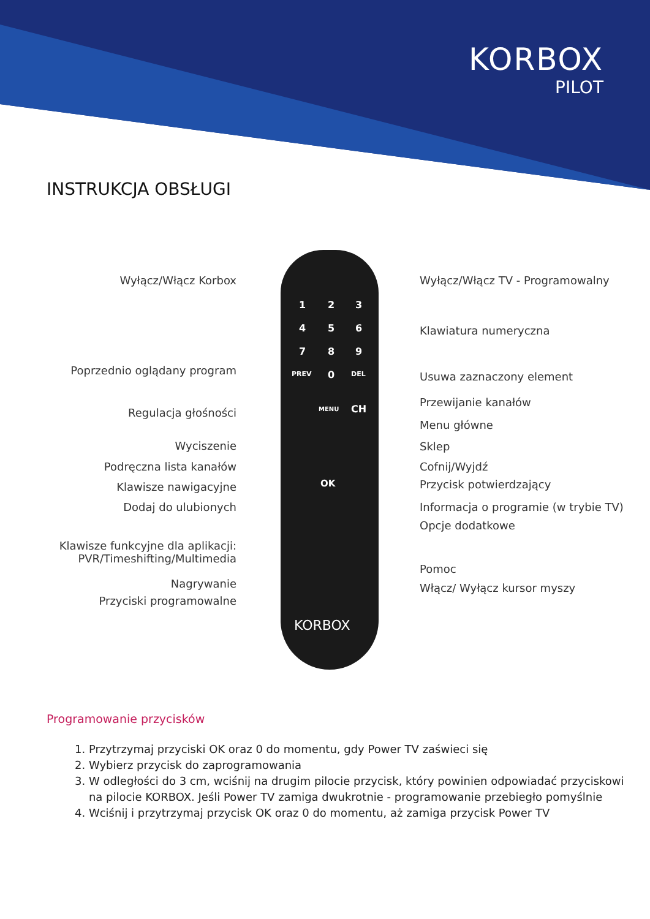KORBOX
PILOT
INSTRUKCJA OBSŁUGI
1 2 3
4 5 6
7 8 9
PREV 0 DEL
MENU CH
OK
KORBOX
Wyłącz/Włącz Korbox
Poprzednio oglądany program
Regulacja głośności
Wyciszenie
Podręczna lista kanałów
Klawisze nawigacyjne
Dodaj do ulubionych
Klawisze funkcyjne dla aplikacji:
PVR/Timeshifting/Multimedia
Nagrywanie
Przyciski programowalne
Wyłącz/Włącz TV - Programowalny
Klawiatura numeryczna
Usuwa zaznaczony element
Przewijanie kanałów
Menu główne
Sklep
Cofnij/Wyjdź
Przycisk potwierdzający
Informacja o programie (w trybie TV)
Opcje dodatkowe
Pomoc
Włącz/ Wyłącz kursor myszy
Programowanie przycisków
1. Przytrzymaj przyciski OK oraz 0 do momentu, gdy Power TV zaświeci się
2. Wybierz przycisk do zaprogramowania
3. W odległości do 3 cm, wciśnij na drugim pilocie przycisk, który powinien odpowiadać przyciskowi
na pilocie KORBOX. Jeśli Power TV zamiga dwukrotnie - programowanie przebiegło pomyślnie
4. Wciśnij i przytrzymaj przycisk OK oraz 0 do momentu, aż zamiga przycisk Power TV